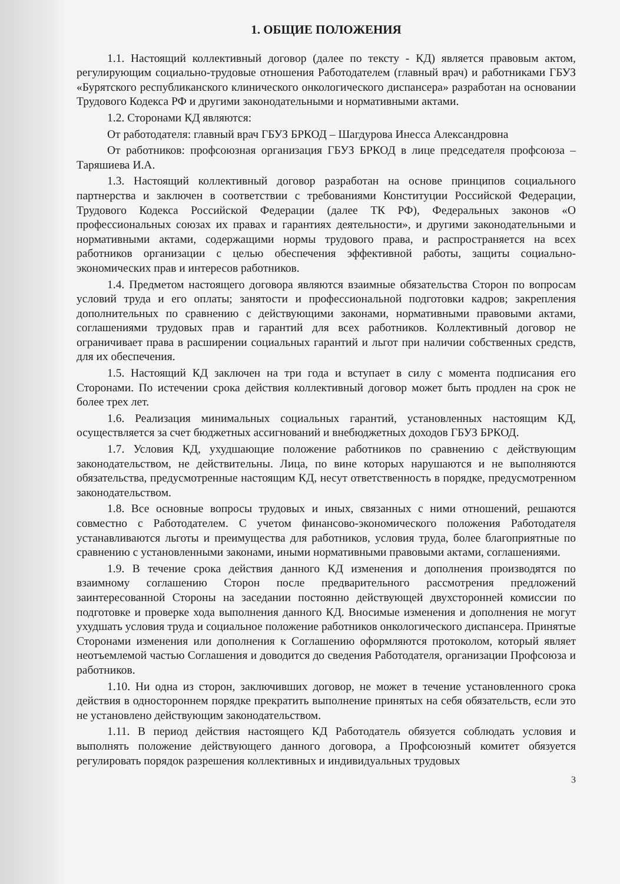1. ОБЩИЕ ПОЛОЖЕНИЯ
1.1. Настоящий коллективный договор (далее по тексту - КД) является правовым актом, регулирующим социально-трудовые отношения Работодателем (главный врач) и работниками ГБУЗ «Бурятского республиканского клинического онкологического диспансера» разработан на основании Трудового Кодекса РФ и другими законодательными и нормативными актами.
1.2. Сторонами КД являются:
От работодателя: главный врач ГБУЗ БРКОД – Шагдурова Инесса Александровна
От работников: профсоюзная организация ГБУЗ БРКОД в лице председателя профсоюза – Таряшиева И.А.
1.3. Настоящий коллективный договор разработан на основе принципов социального партнерства и заключен в соответствии с требованиями Конституции Российской Федерации, Трудового Кодекса Российской Федерации (далее ТК РФ), Федеральных законов «О профессиональных союзах их правах и гарантиях деятельности», и другими законодательными и нормативными актами, содержащими нормы трудового права, и распространяется на всех работников организации с целью обеспечения эффективной работы, защиты социально-экономических прав и интересов работников.
1.4. Предметом настоящего договора являются взаимные обязательства Сторон по вопросам условий труда и его оплаты; занятости и профессиональной подготовки кадров; закрепления дополнительных по сравнению с действующими законами, нормативными правовыми актами, соглашениями трудовых прав и гарантий для всех работников. Коллективный договор не ограничивает права в расширении социальных гарантий и льгот при наличии собственных средств, для их обеспечения.
1.5. Настоящий КД заключен на три года и вступает в силу с момента подписания его Сторонами. По истечении срока действия коллективный договор может быть продлен на срок не более трех лет.
1.6. Реализация минимальных социальных гарантий, установленных настоящим КД, осуществляется за счет бюджетных ассигнований и внебюджетных доходов ГБУЗ БРКОД.
1.7. Условия КД, ухудшающие положение работников по сравнению с действующим законодательством, не действительны. Лица, по вине которых нарушаются и не выполняются обязательства, предусмотренные настоящим КД, несут ответственность в порядке, предусмотренном законодательством.
1.8. Все основные вопросы трудовых и иных, связанных с ними отношений, решаются совместно с Работодателем. С учетом финансово-экономического положения Работодателя устанавливаются льготы и преимущества для работников, условия труда, более благоприятные по сравнению с установленными законами, иными нормативными правовыми актами, соглашениями.
1.9. В течение срока действия данного КД изменения и дополнения производятся по взаимному соглашению Сторон после предварительного рассмотрения предложений заинтересованной Стороны на заседании постоянно действующей двухсторонней комиссии по подготовке и проверке хода выполнения данного КД. Вносимые изменения и дополнения не могут ухудшать условия труда и социальное положение работников онкологического диспансера. Принятые Сторонами изменения или дополнения к Соглашению оформляются протоколом, который являет неотъемлемой частью Соглашения и доводится до сведения Работодателя, организации Профсоюза и работников.
1.10. Ни одна из сторон, заключивших договор, не может в течение установленного срока действия в одностороннем порядке прекратить выполнение принятых на себя обязательств, если это не установлено действующим законодательством.
1.11. В период действия настоящего КД Работодатель обязуется соблюдать условия и выполнять положение действующего данного договора, а Профсоюзный комитет обязуется регулировать порядок разрешения коллективных и индивидуальных трудовых
3